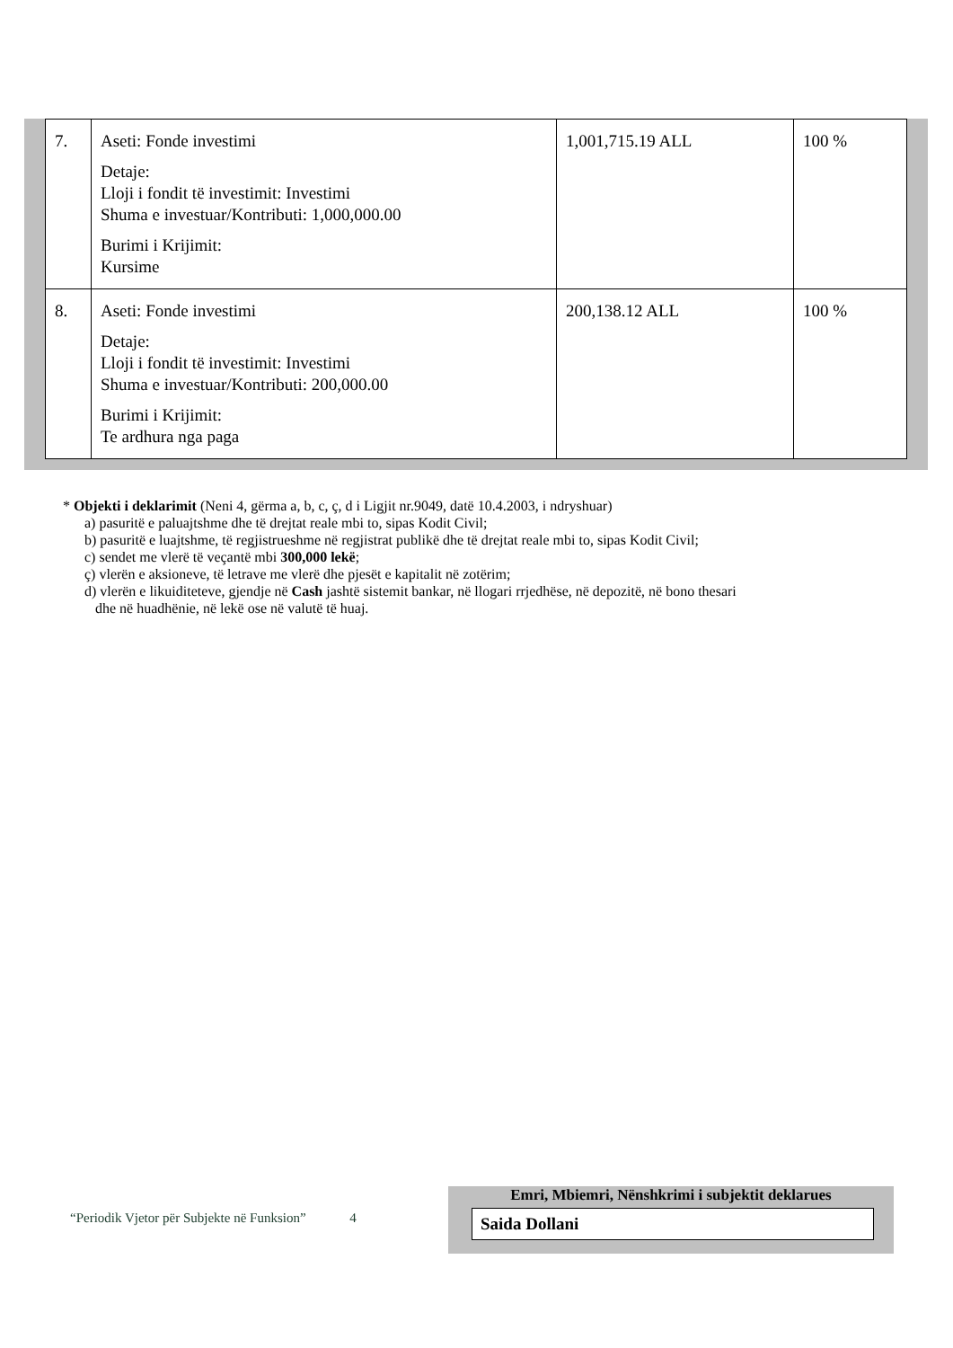| 7. | Aseti: Fonde investimi Detaje: Lloji i fondit të investimit: Investimi Shuma e investuar/Kontributi: 1,000,000.00 Burimi i Krijimit: Kursime | 1,001,715.19 ALL | 100 % |
| 8. | Aseti: Fonde investimi Detaje: Lloji i fondit të investimit: Investimi Shuma e investuar/Kontributi: 200,000.00 Burimi i Krijimit: Te ardhura nga paga | 200,138.12 ALL | 100 % |
* Objekti i deklarimit (Neni 4, gërma a, b, c, ç, d i Ligjit nr.9049, datë 10.4.2003, i ndryshuar)
a) pasuritë e paluajtshme dhe të drejtat reale mbi to, sipas Kodit Civil;
b) pasuritë e luajtshme, të regjistrueshme në regjistrat publikë dhe të drejtat reale mbi to, sipas Kodit Civil;
c) sendet me vlerë të veçantë mbi 300,000 lekë;
ç) vlerën e aksioneve, të letrave me vlerë dhe pjesët e kapitalit në zotërim;
d) vlerën e likuiditeteve, gjendje në Cash jashtë sistemit bankar, në llogari rrjedhëse, në depozitë, në bono thesari
dhe në huadhënie, në lekë ose në valutë të huaj.
“Periodik Vjetor për Subjekte në Funksion” 4
Emri, Mbiemri, Nënshkrimi i subjektit deklarues
Saida Dollani